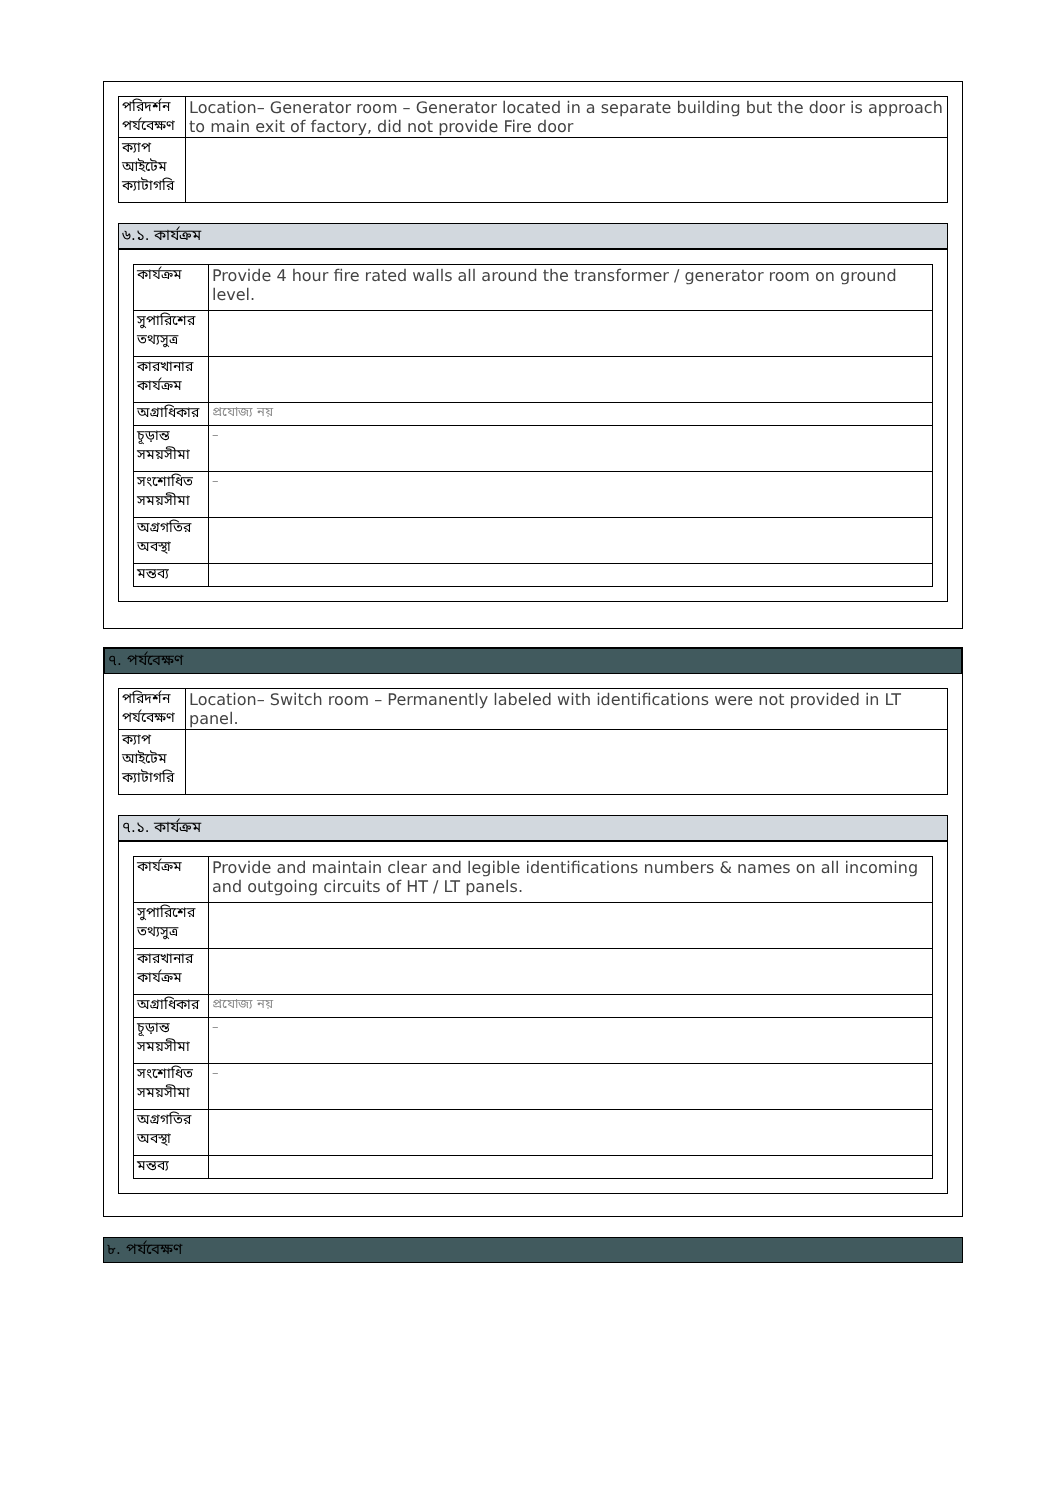| পরিদর্শন পর্যবেক্ষণ | Location– Generator room – Generator located in a separate building but the door is approach to main exit of factory, did not provide Fire door |
| ক্যাপ আইটেম ক্যাটাগরি | |
৬.১. কার্যক্রম
| কার্যক্রম | Provide 4 hour fire rated walls all around the transformer / generator room on ground level. |
| সুপারিশের তথ্যসুত্র | |
| কারখানার কার্যক্রম | |
| অগ্রাধিকার | প্রযোজ্য নয় |
| চূড়ান্ত সময়সীমা | – |
| সংশোধিত সময়সীমা | – |
| অগ্রগতির অবস্থা | |
| মন্তব্য | |
৭. পর্যবেক্ষণ
| পরিদর্শন পর্যবেক্ষণ | Location– Switch room – Permanently labeled with identifications were not provided in LT panel. |
| ক্যাপ আইটেম ক্যাটাগরি | |
৭.১. কার্যক্রম
| কার্যক্রম | Provide and maintain clear and legible identifications numbers & names on all incoming and outgoing circuits of HT / LT panels. |
| সুপারিশের তথ্যসুত্র | |
| কারখানার কার্যক্রম | |
| অগ্রাধিকার | প্রযোজ্য নয় |
| চূড়ান্ত সময়সীমা | – |
| সংশোধিত সময়সীমা | – |
| অগ্রগতির অবস্থা | |
| মন্তব্য | |
৮. পর্যবেক্ষণ